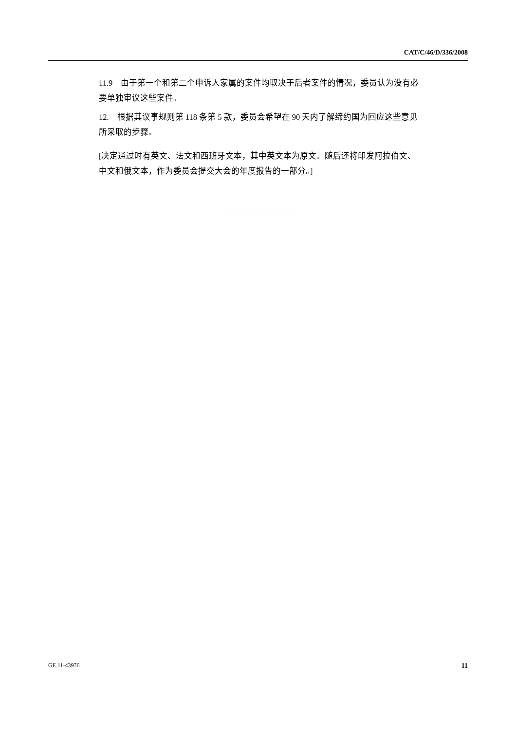CAT/C/46/D/336/2008
11.9　由于第一个和第二个申诉人家属的案件均取决于后者案件的情况，委员认为没有必要单独审议这些案件。
12.　根据其议事规则第 118 条第 5 款，委员会希望在 90 天内了解缔约国为回应这些意见所采取的步骤。
[决定通过时有英文、法文和西班牙文本，其中英文本为原文。随后还将印发阿拉伯文、中文和俄文本，作为委员会提交大会的年度报告的一部分。]
GE.11-43976 11